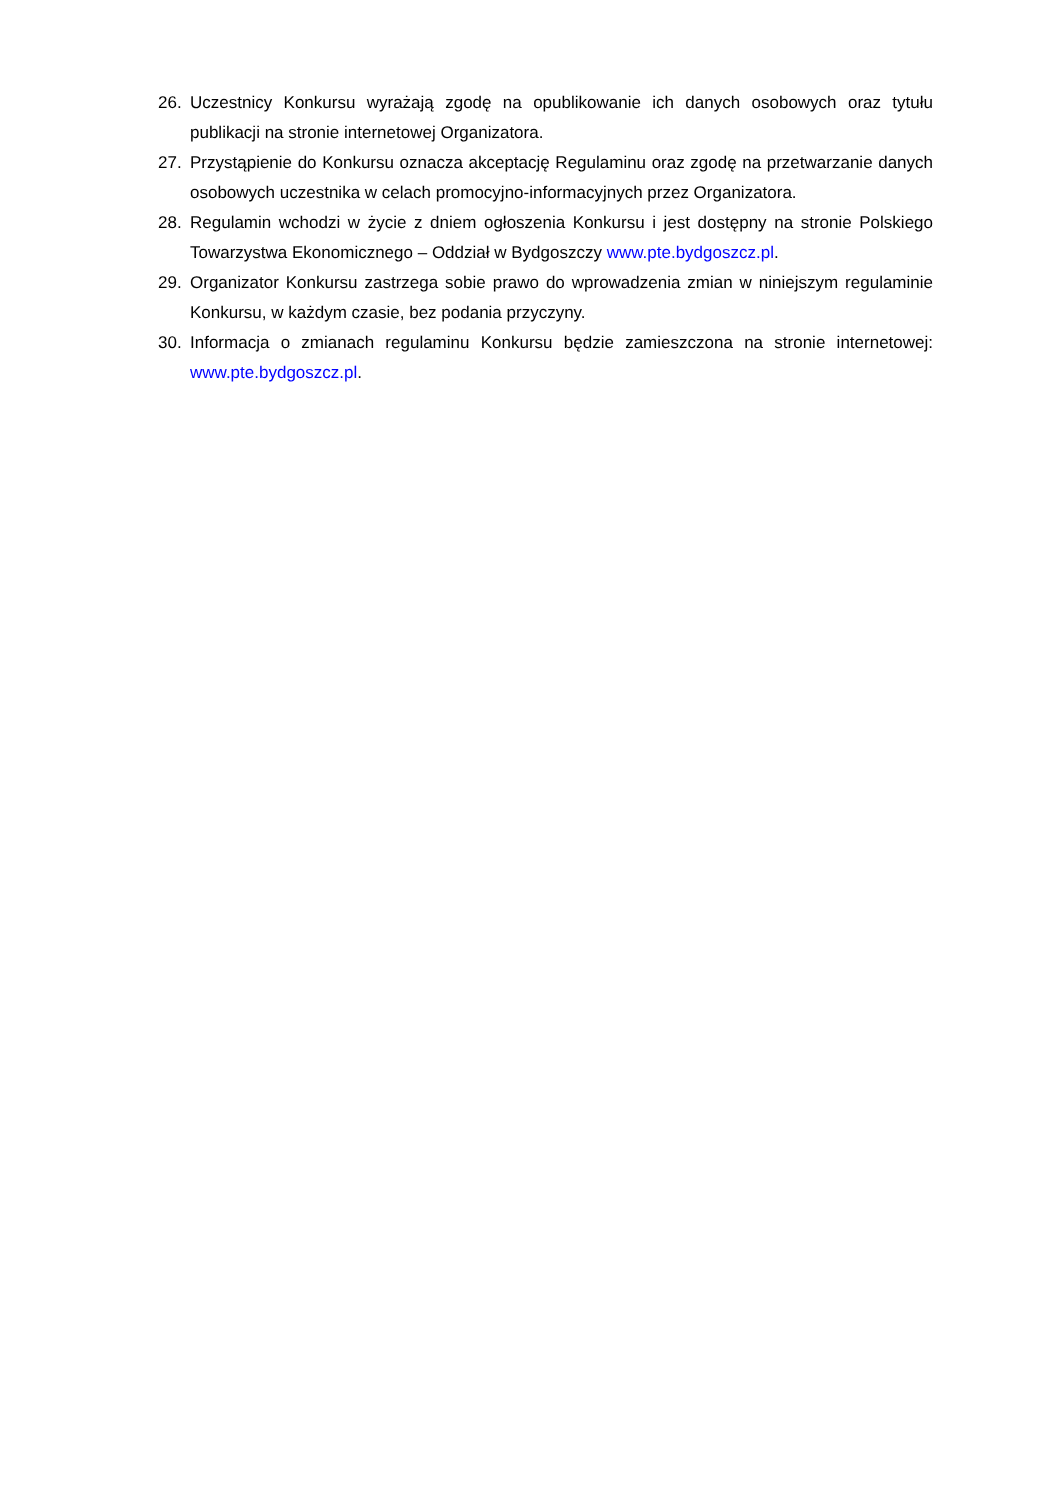26. Uczestnicy Konkursu wyrażają zgodę na opublikowanie ich danych osobowych oraz tytułu publikacji na stronie internetowej Organizatora.
27. Przystąpienie do Konkursu oznacza akceptację Regulaminu oraz zgodę na przetwarzanie danych osobowych uczestnika w celach promocyjno-informacyjnych przez Organizatora.
28. Regulamin wchodzi w życie z dniem ogłoszenia Konkursu i jest dostępny na stronie Polskiego Towarzystwa Ekonomicznego – Oddział w Bydgoszczy www.pte.bydgoszcz.pl.
29. Organizator Konkursu zastrzega sobie prawo do wprowadzenia zmian w niniejszym regulaminie Konkursu, w każdym czasie, bez podania przyczyny.
30. Informacja o zmianach regulaminu Konkursu będzie zamieszczona na stronie internetowej: www.pte.bydgoszcz.pl.